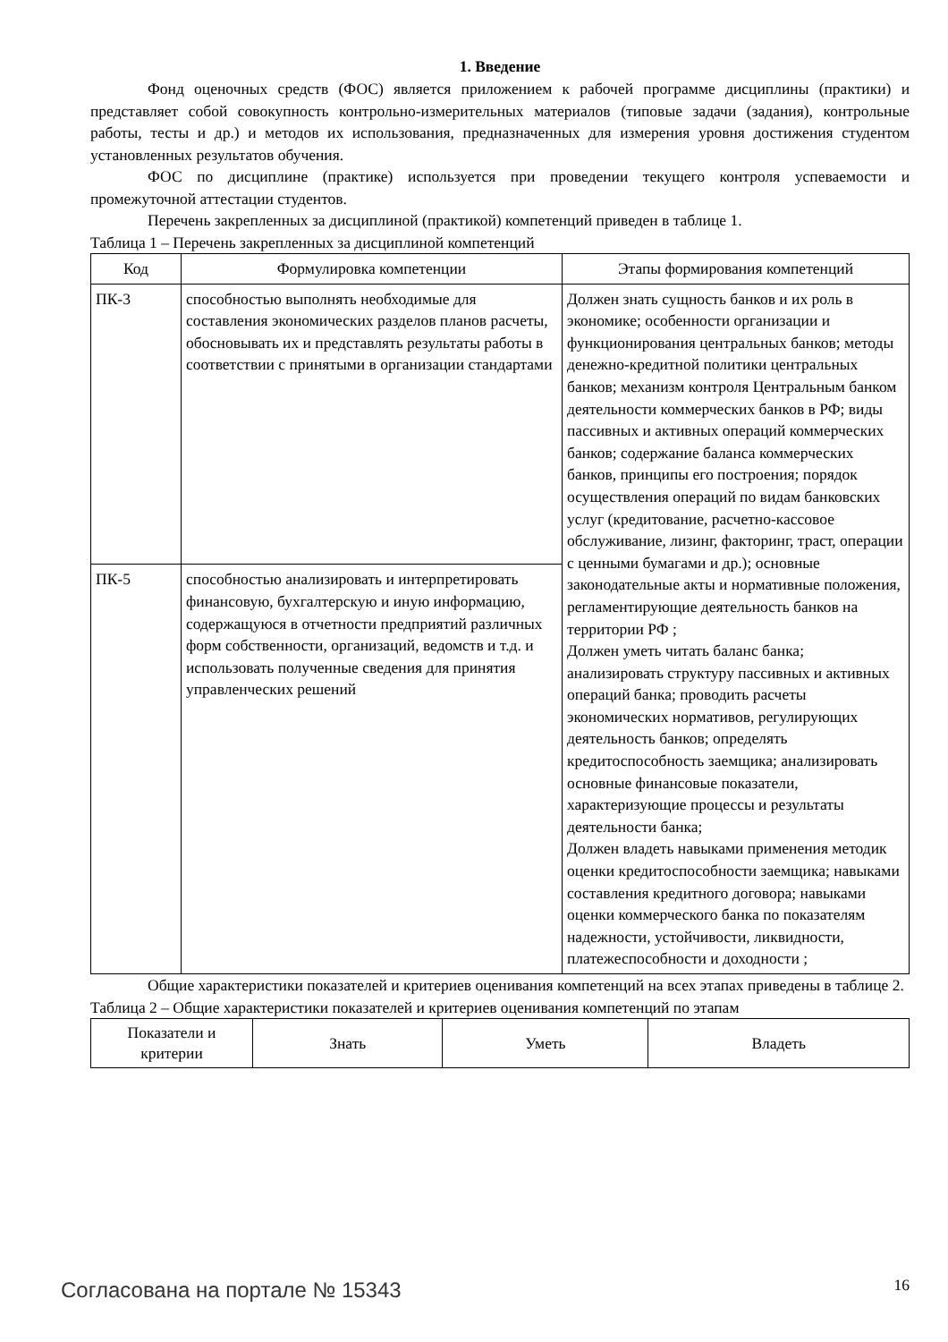1. Введение
Фонд оценочных средств (ФОС) является приложением к рабочей программе дисциплины (практики) и представляет собой совокупность контрольно-измерительных материалов (типовые задачи (задания), контрольные работы, тесты и др.) и методов их использования, предназначенных для измерения уровня достижения студентом установленных результатов обучения.
ФОС по дисциплине (практике) используется при проведении текущего контроля успеваемости и промежуточной аттестации студентов.
Перечень закрепленных за дисциплиной (практикой) компетенций приведен в таблице 1.
Таблица 1 – Перечень закрепленных за дисциплиной компетенций
| Код | Формулировка компетенции | Этапы формирования компетенций |
| --- | --- | --- |
| ПК-3 | способностью выполнять необходимые для составления экономических разделов планов расчеты, обосновывать их и представлять результаты работы в соответствии с принятыми в организации стандартами | Должен знать сущность банков и их роль в экономике; особенности организации и функционирования центральных банков; методы денежно-кредитной политики центральных банков; механизм контроля Центральным банком деятельности коммерческих банков в РФ; виды пассивных и активных операций коммерческих банков; содержание баланса коммерческих банков, принципы его построения; порядок осуществления операций по видам банковских услуг (кредитование, расчетно-кассовое обслуживание, лизинг, факторинг, траст, операции с ценными бумагами и др.); основные законодательные акты и нормативные положения, регламентирующие деятельность банков на территории РФ ; Должен уметь читать баланс банка; анализировать структуру пассивных и активных операций банка; проводить расчеты экономических нормативов, регулирующих деятельность банков; определять кредитоспособность заемщика; анализировать основные финансовые показатели, характеризующие процессы и результаты деятельности банка; Должен владеть навыками применения методик оценки кредитоспособности заемщика; навыками составления кредитного договора; навыками оценки коммерческого банка по показателям надежности, устойчивости, ликвидности, платежеспособности и доходности ; |
| ПК-5 | способностью анализировать и интерпретировать финансовую, бухгалтерскую и иную информацию, содержащуюся в отчетности предприятий различных форм собственности, организаций, ведомств и т.д. и использовать полученные сведения для принятия управленческих решений | |
Общие характеристики показателей и критериев оценивания компетенций на всех этапах приведены в таблице 2.
Таблица 2 – Общие характеристики показателей и критериев оценивания компетенций по этапам
| Показатели и критерии | Знать | Уметь | Владеть |
| --- | --- | --- | --- |
Согласована на портале № 15343 16